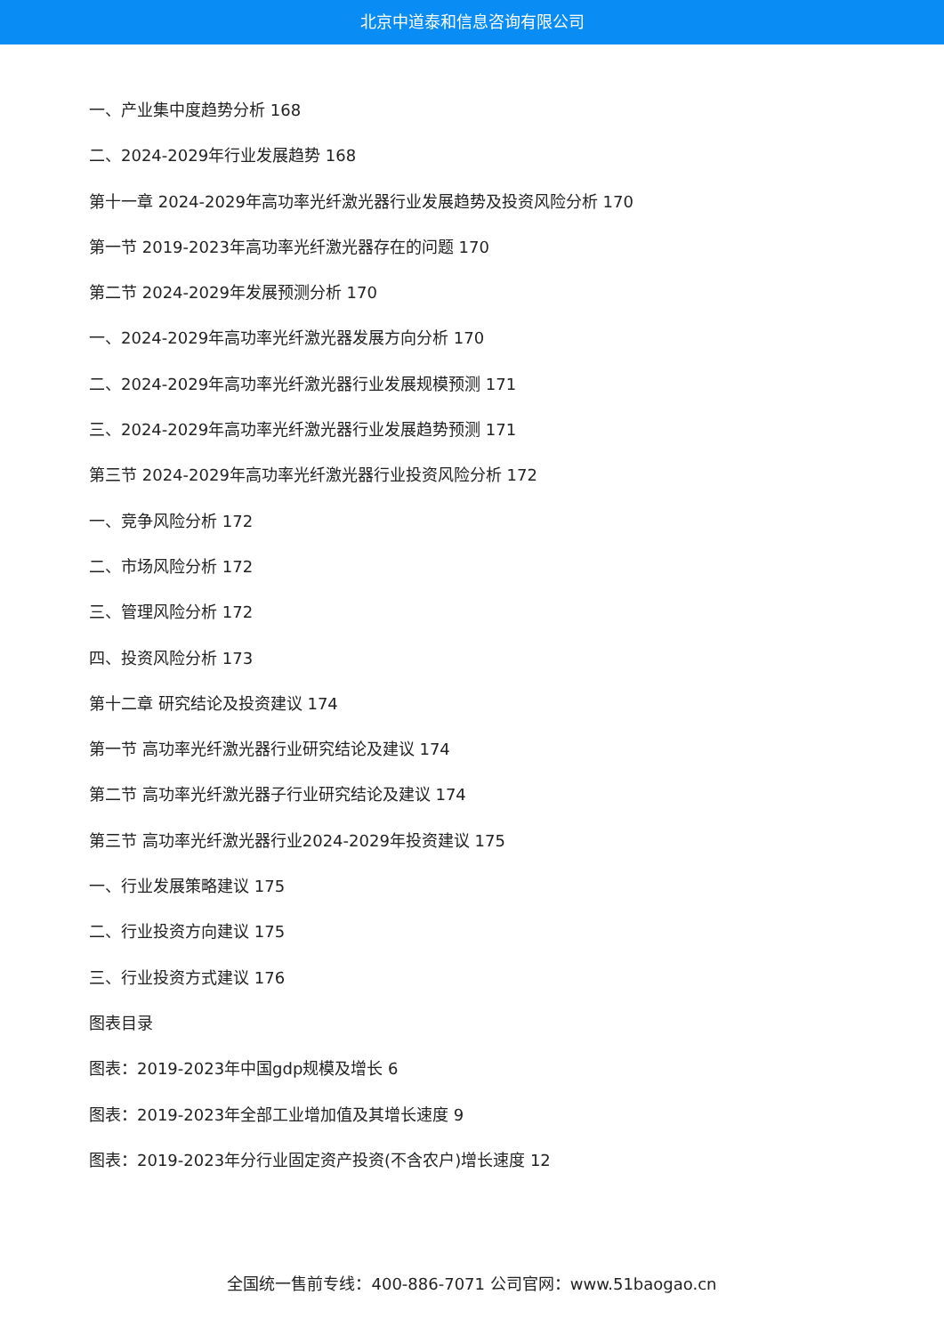北京中道泰和信息咨询有限公司
一、产业集中度趋势分析 168
二、2024-2029年行业发展趋势 168
第十一章 2024-2029年高功率光纤激光器行业发展趋势及投资风险分析 170
第一节 2019-2023年高功率光纤激光器存在的问题 170
第二节 2024-2029年发展预测分析 170
一、2024-2029年高功率光纤激光器发展方向分析 170
二、2024-2029年高功率光纤激光器行业发展规模预测 171
三、2024-2029年高功率光纤激光器行业发展趋势预测 171
第三节 2024-2029年高功率光纤激光器行业投资风险分析 172
一、竞争风险分析 172
二、市场风险分析 172
三、管理风险分析 172
四、投资风险分析 173
第十二章 研究结论及投资建议 174
第一节 高功率光纤激光器行业研究结论及建议 174
第二节 高功率光纤激光器子行业研究结论及建议 174
第三节 高功率光纤激光器行业2024-2029年投资建议 175
一、行业发展策略建议 175
二、行业投资方向建议 175
三、行业投资方式建议 176
图表目录
图表：2019-2023年中国gdp规模及增长 6
图表：2019-2023年全部工业增加值及其增长速度 9
图表：2019-2023年分行业固定资产投资(不含农户)增长速度 12
全国统一售前专线：400-886-7071 公司官网：www.51baogao.cn